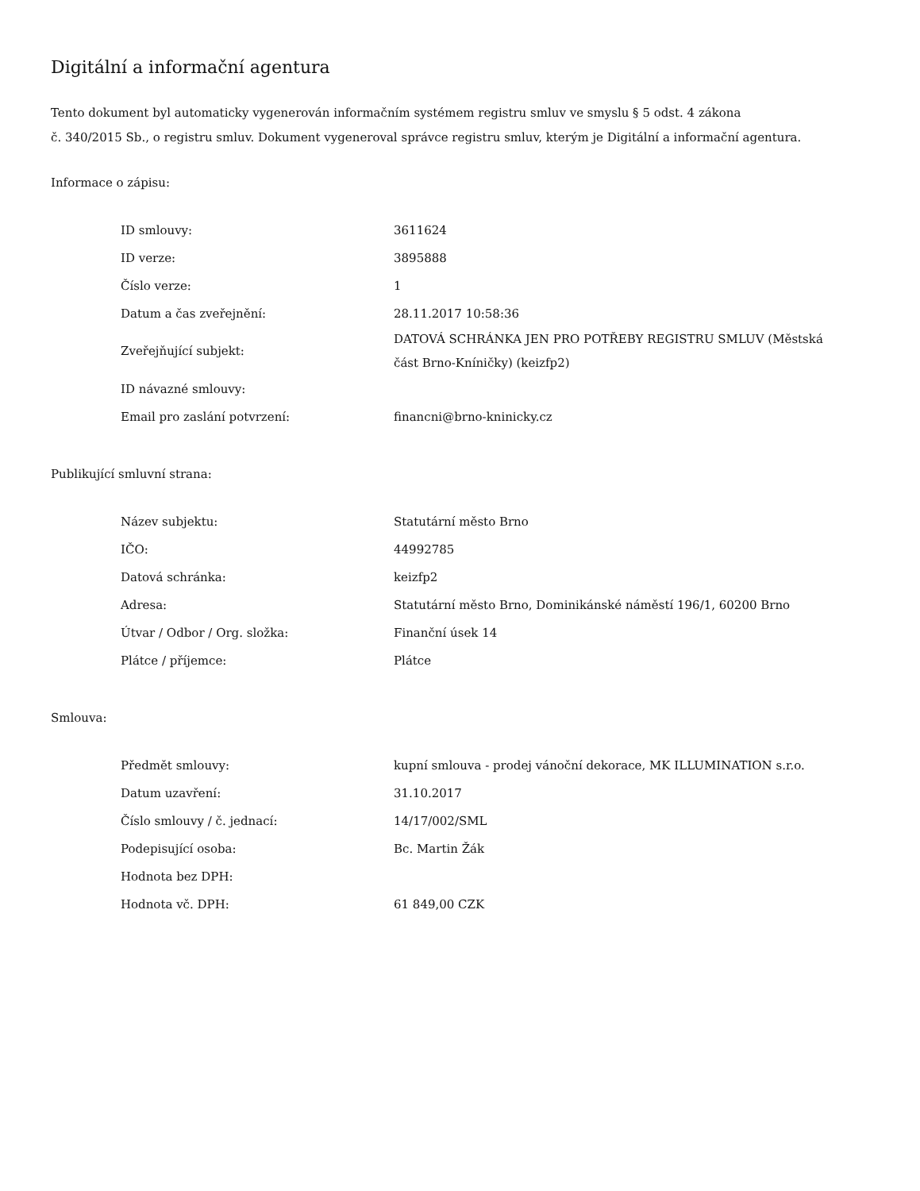Digitální a informační agentura
Tento dokument byl automaticky vygenerován informačním systémem registru smluv ve smyslu § 5 odst. 4 zákona
č. 340/2015 Sb., o registru smluv. Dokument vygeneroval správce registru smluv, kterým je Digitální a informační agentura.
Informace o zápisu:
| ID smlouvy: | 3611624 |
| ID verze: | 3895888 |
| Číslo verze: | 1 |
| Datum a čas zveřejnění: | 28.11.2017 10:58:36 |
| Zveřejňující subjekt: | DATOVÁ SCHRÁNKA JEN PRO POTŘEBY REGISTRU SMLUV (Městská část Brno-Kníničky) (keizfp2) |
| ID návazné smlouvy: | |
| Email pro zaslání potvrzení: | financni@brno-kninicky.cz |
Publikující smluvní strana:
| Název subjektu: | Statutární město Brno |
| IČO: | 44992785 |
| Datová schránka: | keizfp2 |
| Adresa: | Statutární město Brno, Dominikánské náměstí 196/1, 60200 Brno |
| Útvar / Odbor / Org. složka: | Finanční úsek 14 |
| Plátce / příjemce: | Plátce |
Smlouva:
| Předmět smlouvy: | kupní smlouva - prodej vánoční dekorace, MK ILLUMINATION s.r.o. |
| Datum uzavření: | 31.10.2017 |
| Číslo smlouvy / č. jednací: | 14/17/002/SML |
| Podepisující osoba: | Bc. Martin Žák |
| Hodnota bez DPH: | |
| Hodnota vč. DPH: | 61 849,00 CZK |